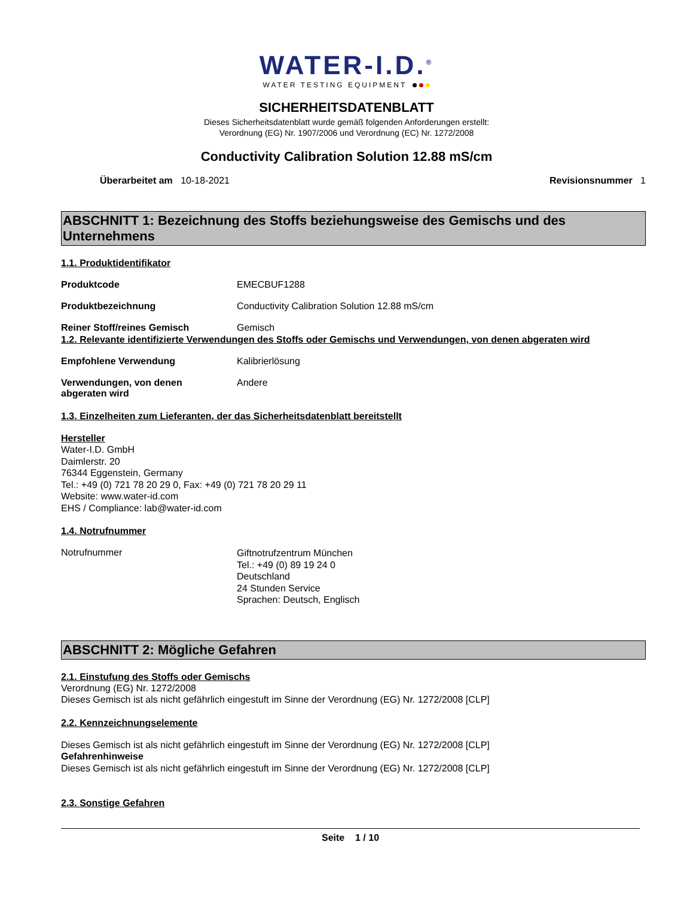WATER-I.D.<sup>®</sup>
WATER TESTING EQUIPMENT
SICHERHEITSDATENBLATT
Dieses Sicherheitsdatenblatt wurde gemäß folgenden Anforderungen erstellt:
Verordnung (EG) Nr. 1907/2006 und Verordnung (EC) Nr. 1272/2008
Conductivity Calibration Solution 12.88 mS/cm
Überarbeitet am 10-18-2021 Revisionsnummer 1
ABSCHNITT 1: Bezeichnung des Stoffs beziehungsweise des Gemischs und des Unternehmens
1.1. Produktidentifikator
Produktcode EMECBUF1288
Produktbezeichnung Conductivity Calibration Solution 12.88 mS/cm
Reiner Stoff/reines Gemisch Gemisch
1.2. Relevante identifizierte Verwendungen des Stoffs oder Gemischs und Verwendungen, von denen abgeraten wird
Empfohlene Verwendung Kalibrierlösung
Verwendungen, von denen
abgeraten wird
Andere
1.3. Einzelheiten zum Lieferanten, der das Sicherheitsdatenblatt bereitstellt
Hersteller
Water-I.D. GmbH
Daimlerstr. 20
76344 Eggenstein, Germany
Tel.: +49 (0) 721 78 20 29 0, Fax: +49 (0) 721 78 20 29 11
Website: www.water-id.com
EHS / Compliance: lab@water-id.com
1.4. Notrufnummer
Notrufnummer
Giftnotrufzentrum München
Tel.: +49 (0) 89 19 24 0
Deutschland
24 Stunden Service
Sprachen: Deutsch, Englisch
ABSCHNITT 2: Mögliche Gefahren
2.1. Einstufung des Stoffs oder Gemischs
Verordnung (EG) Nr. 1272/2008
Dieses Gemisch ist als nicht gefährlich eingestuft im Sinne der Verordnung (EG) Nr. 1272/2008 [CLP]
2.2. Kennzeichnungselemente
Dieses Gemisch ist als nicht gefährlich eingestuft im Sinne der Verordnung (EG) Nr. 1272/2008 [CLP]
Gefahrenhinweise
Dieses Gemisch ist als nicht gefährlich eingestuft im Sinne der Verordnung (EG) Nr. 1272/2008 [CLP]
2.3. Sonstige Gefahren
Seite 1 / 10